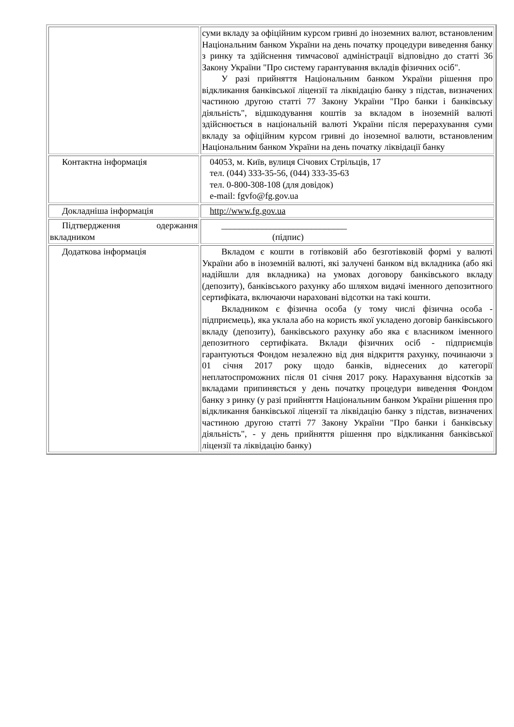| | суми вкладу за офіційним курсом гривні до іноземних валют, встановленим Національним банком України на день початку процедури виведення банку з ринку та здійснення тимчасової адміністрації відповідно до статті 36 Закону України "Про систему гарантування вкладів фізичних осіб". У разі прийняття Національним банком України рішення про відкликання банківської ліцензії та ліквідацію банку з підстав, визначених частиною другою статті 77 Закону України "Про банки і банківську діяльність", відшкодування коштів за вкладом в іноземній валюті здійснюється в національній валюті України після перерахування суми вкладу за офіційним курсом гривні до іноземної валюти, встановленим Національним банком України на день початку ліквідації банку |
| Контактна інформація | 04053, м. Київ, вулиця Січових Стрільців, 17 тел. (044) 333-35-56, (044) 333-35-63 тел. 0-800-308-108 (для довідок) e-mail: fgvfo@fg.gov.ua |
| Докладніша інформація | http://www.fg.gov.ua |
| Підтвердження одержання вкладником | ____________________________ (підпис) |
| Додаткова інформація | Вкладом є кошти в готівковій або безготівковій формі у валюті України або в іноземній валюті, які залучені банком від вкладника (або які надійшли для вкладника) на умовах договору банківського вкладу (депозиту), банківського рахунку або шляхом видачі іменного депозитного сертифіката, включаючи нараховані відсотки на такі кошти. Вкладником є фізична особа (у тому числі фізична особа - підприємець), яка уклала або на користь якої укладено договір банківського вкладу (депозиту), банківського рахунку або яка є власником іменного депозитного сертифіката. Вклади фізичних осіб - підприємців гарантуються Фондом незалежно від дня відкриття рахунку, починаючи з 01 січня 2017 року щодо банків, віднесених до категорії неплатоспроможних після 01 січня 2017 року. Нарахування відсотків за вкладами припиняється у день початку процедури виведення Фондом банку з ринку (у разі прийняття Національним банком України рішення про відкликання банківської ліцензії та ліквідацію банку з підстав, визначених частиною другою статті 77 Закону України "Про банки і банківську діяльність", - у день прийняття рішення про відкликання банківської ліцензії та ліквідацію банку) |